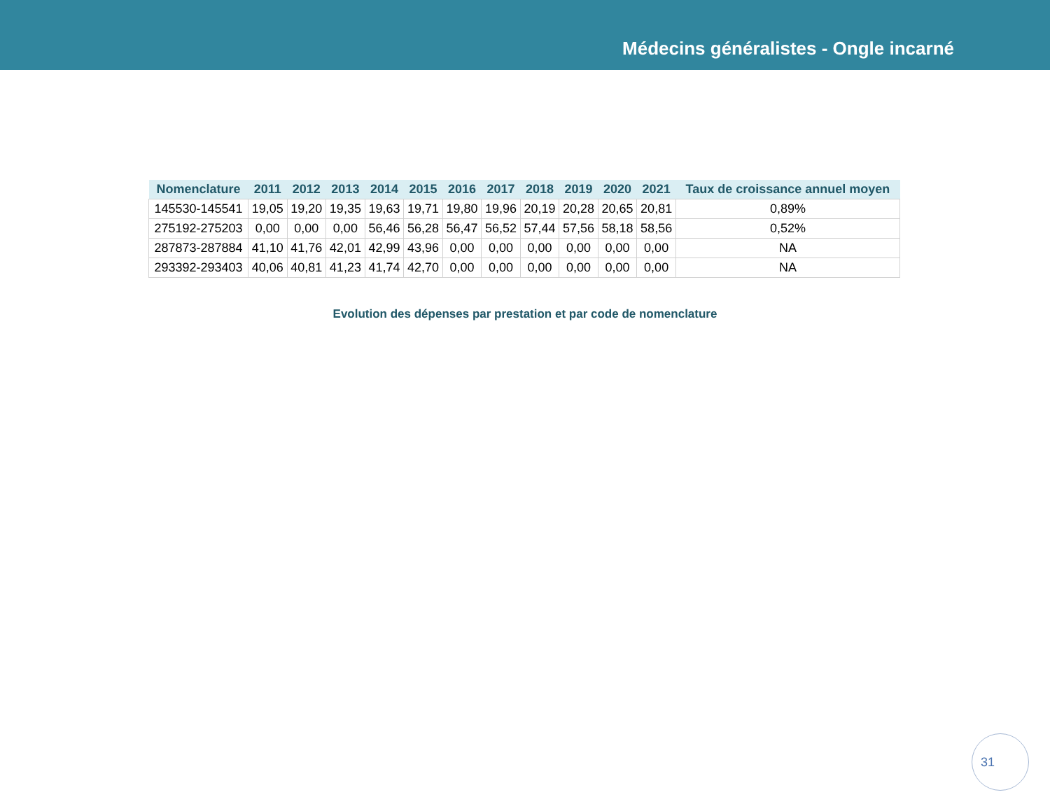Médecins généralistes - Ongle incarné
| Nomenclature | 2011 | 2012 | 2013 | 2014 | 2015 | 2016 | 2017 | 2018 | 2019 | 2020 | 2021 | Taux de croissance annuel moyen |
| --- | --- | --- | --- | --- | --- | --- | --- | --- | --- | --- | --- | --- |
| 145530-145541 | 19,05 | 19,20 | 19,35 | 19,63 | 19,71 | 19,80 | 19,96 | 20,19 | 20,28 | 20,65 | 20,81 | 0,89% |
| 275192-275203 | 0,00 | 0,00 | 0,00 | 56,46 | 56,28 | 56,47 | 56,52 | 57,44 | 57,56 | 58,18 | 58,56 | 0,52% |
| 287873-287884 | 41,10 | 41,76 | 42,01 | 42,99 | 43,96 | 0,00 | 0,00 | 0,00 | 0,00 | 0,00 | 0,00 | NA |
| 293392-293403 | 40,06 | 40,81 | 41,23 | 41,74 | 42,70 | 0,00 | 0,00 | 0,00 | 0,00 | 0,00 | 0,00 | NA |
Evolution des dépenses par prestation et par code de nomenclature
31